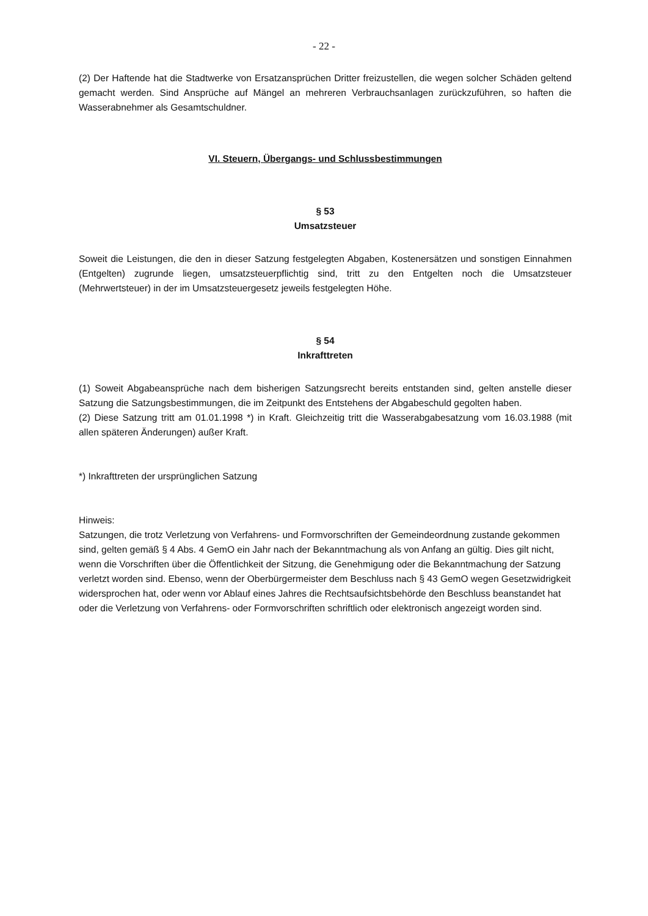- 22 -
(2) Der Haftende hat die Stadtwerke von Ersatzansprüchen Dritter freizustellen, die wegen solcher Schäden geltend gemacht werden. Sind Ansprüche auf Mängel an mehreren Verbrauchsanlagen zurückzuführen, so haften die Wasserabnehmer als Gesamtschuldner.
VI. Steuern, Übergangs- und Schlussbestimmungen
§ 53
Umsatzsteuer
Soweit die Leistungen, die den in dieser Satzung festgelegten Abgaben, Kostenersätzen und sonstigen Einnahmen (Entgelten) zugrunde liegen, umsatzsteuerpflichtig sind, tritt zu den Entgelten noch die Umsatzsteuer (Mehrwertsteuer) in der im Umsatzsteuergesetz jeweils festgelegten Höhe.
§ 54
Inkrafttreten
(1) Soweit Abgabeansprüche nach dem bisherigen Satzungsrecht bereits entstanden sind, gelten anstelle dieser Satzung die Satzungsbestimmungen, die im Zeitpunkt des Entstehens der Abgabeschuld gegolten haben.
(2) Diese Satzung tritt am 01.01.1998 *) in Kraft. Gleichzeitig tritt die Wasserabgabesatzung vom 16.03.1988 (mit allen späteren Änderungen) außer Kraft.
*) Inkrafttreten der ursprünglichen Satzung
Hinweis:
Satzungen, die trotz Verletzung von Verfahrens- und Formvorschriften der Gemeindeordnung zustande gekommen sind, gelten gemäß § 4 Abs. 4 GemO ein Jahr nach der Bekanntmachung als von Anfang an gültig. Dies gilt nicht, wenn die Vorschriften über die Öffentlichkeit der Sitzung, die Genehmigung oder die Bekanntmachung der Satzung verletzt worden sind. Ebenso, wenn der Oberbürgermeister dem Beschluss nach § 43 GemO wegen Gesetzwidrigkeit widersprochen hat, oder wenn vor Ablauf eines Jahres die Rechtsaufsichtsbehörde den Beschluss beanstandet hat oder die Verletzung von Verfahrens- oder Formvorschriften schriftlich oder elektronisch angezeigt worden sind.